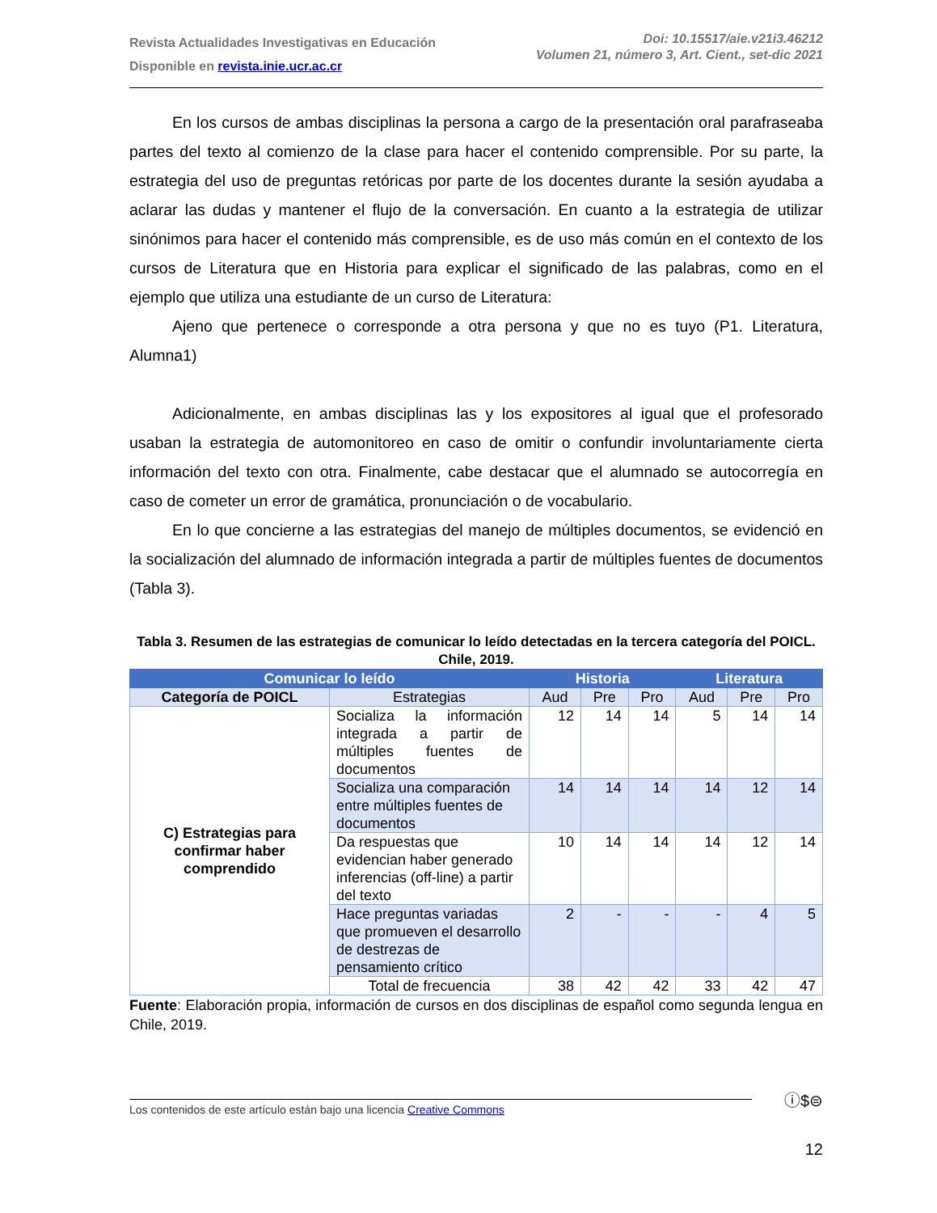Revista Actualidades Investigativas en Educación
Disponible en revista.inie.ucr.ac.cr
Doi: 10.15517/aie.v21i3.46212
Volumen 21, número 3, Art. Cient., set-dic 2021
En los cursos de ambas disciplinas la persona a cargo de la presentación oral parafraseaba partes del texto al comienzo de la clase para hacer el contenido comprensible. Por su parte, la estrategia del uso de preguntas retóricas por parte de los docentes durante la sesión ayudaba a aclarar las dudas y mantener el flujo de la conversación. En cuanto a la estrategia de utilizar sinónimos para hacer el contenido más comprensible, es de uso más común en el contexto de los cursos de Literatura que en Historia para explicar el significado de las palabras, como en el ejemplo que utiliza una estudiante de un curso de Literatura:
Ajeno que pertenece o corresponde a otra persona y que no es tuyo (P1. Literatura, Alumna1)
Adicionalmente, en ambas disciplinas las y los expositores al igual que el profesorado usaban la estrategia de automonitoreo en caso de omitir o confundir involuntariamente cierta información del texto con otra. Finalmente, cabe destacar que el alumnado se autocorregía en caso de cometer un error de gramática, pronunciación o de vocabulario.
En lo que concierne a las estrategias del manejo de múltiples documentos, se evidenció en la socialización del alumnado de información integrada a partir de múltiples fuentes de documentos (Tabla 3).
Tabla 3. Resumen de las estrategias de comunicar lo leído detectadas en la tercera categoría del POICL. Chile, 2019.
| Comunicar lo leído | | Historia | | | Literatura | | |
| --- | --- | --- | --- | --- | --- | --- | --- |
| Categoría de POICL | Estrategias | Aud | Pre | Pro | Aud | Pre | Pro |
| C) Estrategias para confirmar haber comprendido | Socializa la información integrada a partir de múltiples fuentes de documentos | 12 | 14 | 14 | 5 | 14 | 14 |
| | Socializa una comparación entre múltiples fuentes de documentos | 14 | 14 | 14 | 14 | 12 | 14 |
| | Da respuestas que evidencian haber generado inferencias (off-line) a partir del texto | 10 | 14 | 14 | 14 | 12 | 14 |
| | Hace preguntas variadas que promueven el desarrollo de destrezas de pensamiento crítico | 2 | - | - | - | 4 | 5 |
| | Total de frecuencia | 38 | 42 | 42 | 33 | 42 | 47 |
Fuente: Elaboración propia, información de cursos en dos disciplinas de español como segunda lengua en Chile, 2019.
Los contenidos de este artículo están bajo una licencia Creative Commons
ⓘ$⊜
12